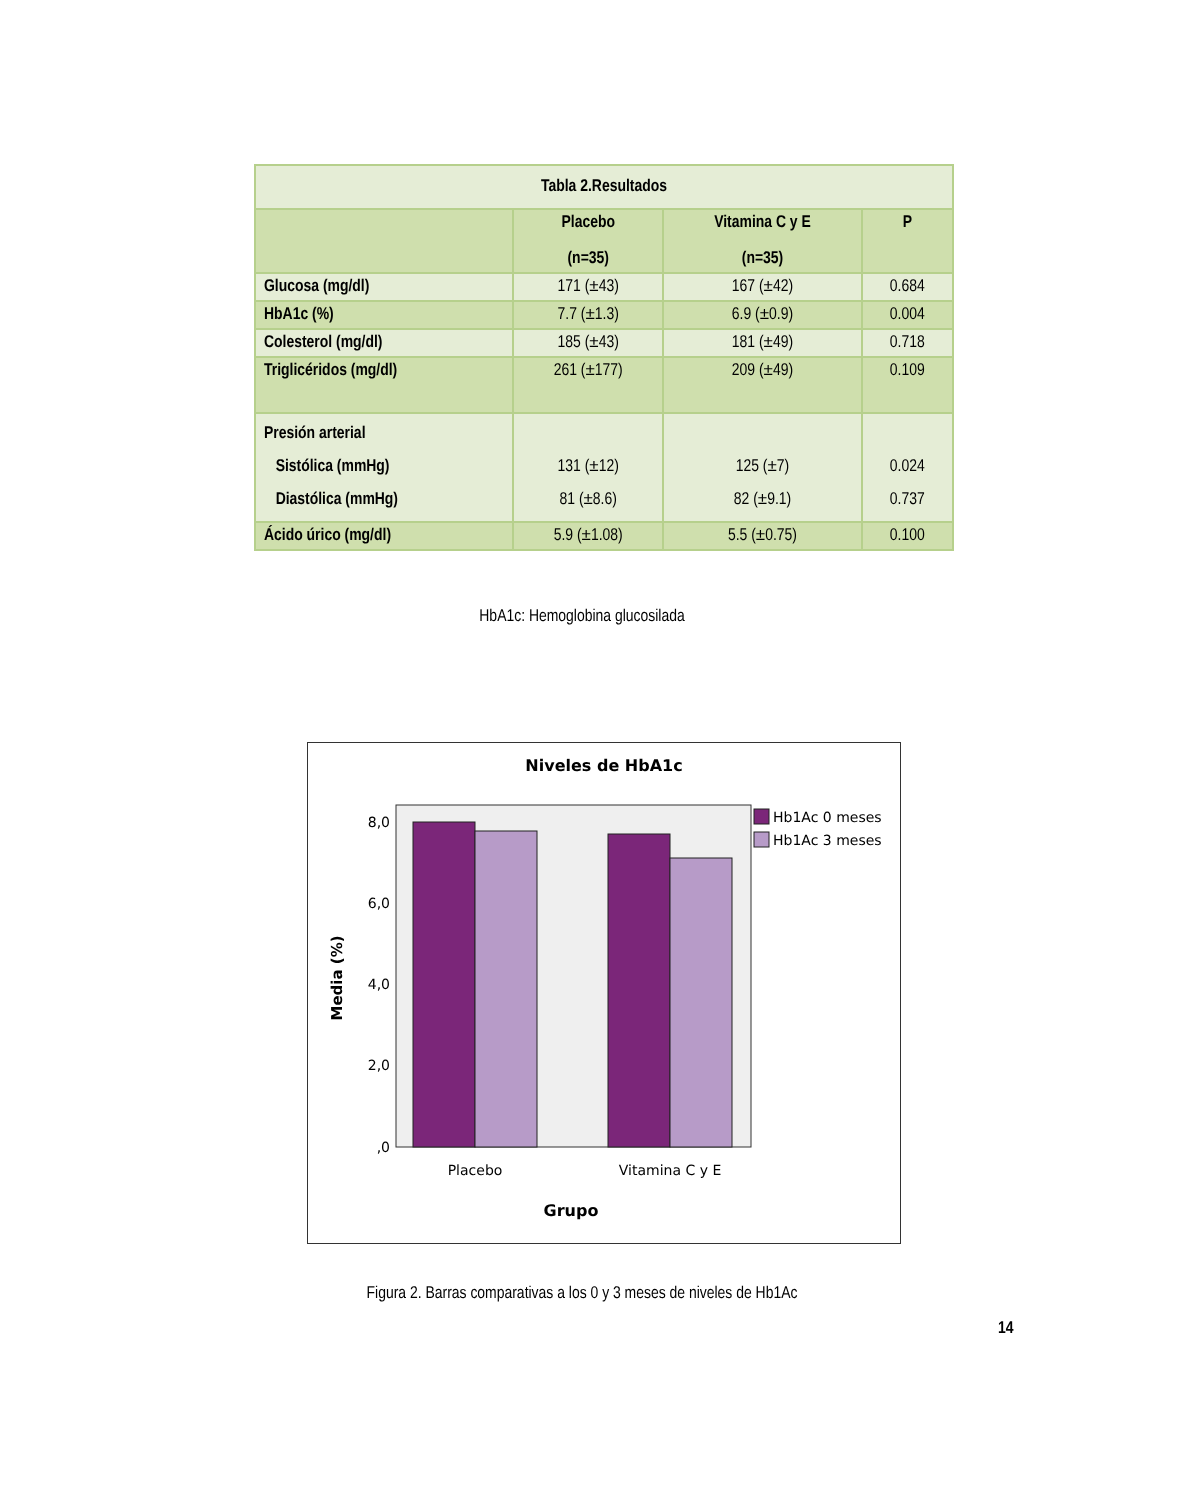| Tabla 2.Resultados | | | |
| --- | --- | --- | --- |
| | Placebo (n=35) | Vitamina C y E (n=35) | P |
| Glucosa (mg/dl) | 171 (±43) | 167 (±42) | 0.684 |
| HbA1c (%) | 7.7 (±1.3) | 6.9 (±0.9) | 0.004 |
| Colesterol (mg/dl) | 185 (±43) | 181 (±49) | 0.718 |
| Triglicéridos (mg/dl) | 261 (±177) | 209 (±49) | 0.109 |
| Presión arterial Sistólica (mmHg) Diastólica (mmHg) | 131 (±12) 81 (±8.6) | 125 (±7) 82 (±9.1) | 0.024 0.737 |
| Ácido úrico (mg/dl) | 5.9 (±1.08) | 5.5 (±0.75) | 0.100 |
HbA1c: Hemoglobina glucosilada
Niveles de HbA1c
8,0
6,0
4,0
2,0
,0
Placebo
Vitamina C y E
Grupo
Media (%)
Hb1Ac 0 meses
Hb1Ac 3 meses
Figura 2. Barras comparativas a los 0 y 3 meses de niveles de Hb1Ac
14